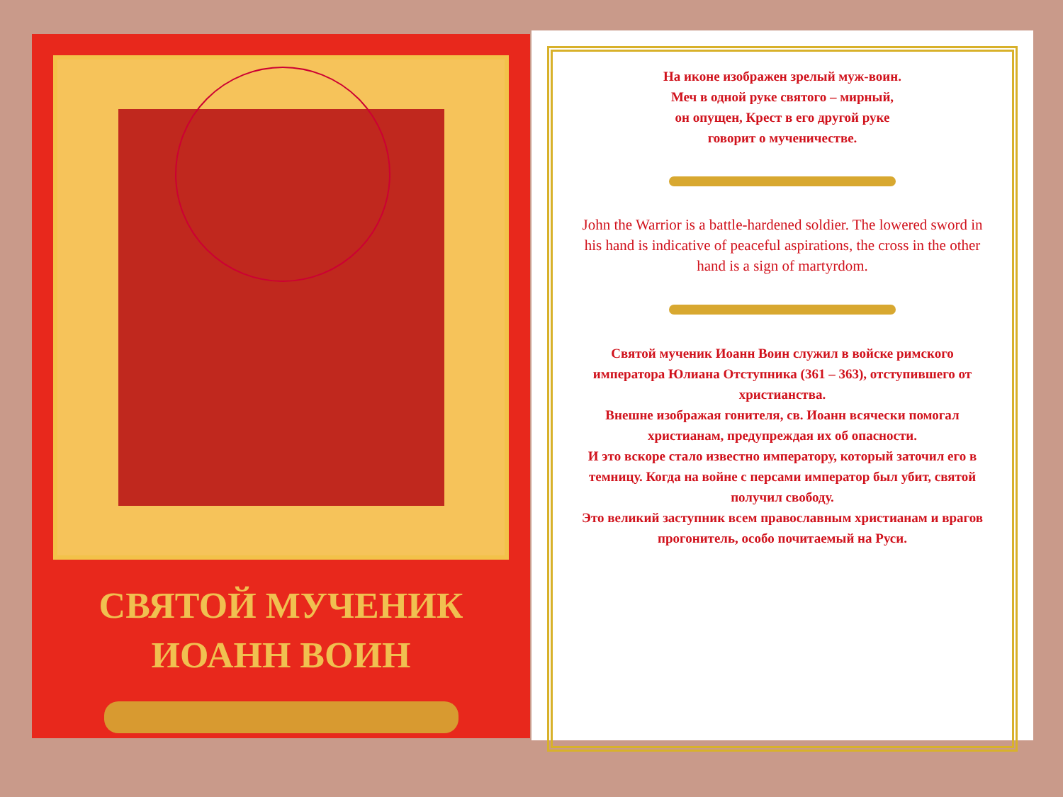СВЯТОЙ МУЧЕНИК
ИОАНН ВОИН
На иконе изображен зрелый муж-воин.
Меч в одной руке святого – мирный,
он опущен, Крест в его другой руке
говорит о мученичестве.
John the Warrior is a battle-hardened soldier. The lowered sword in his hand is indicative of peaceful aspirations, the cross in the other hand is a sign of martyrdom.
Святой мученик Иоанн Воин служил в войске римского императора Юлиана Отступника (361 – 363), отступившего от христианства.
Внешне изображая гонителя, св. Иоанн всячески помогал христианам, предупреждая их об опасности.
И это вскоре стало известно императору, который заточил его в темницу. Когда на войне с персами император был убит, святой получил свободу.
Это великий заступник всем православным христианам и врагов прогонитель, особо почитаемый на Руси.